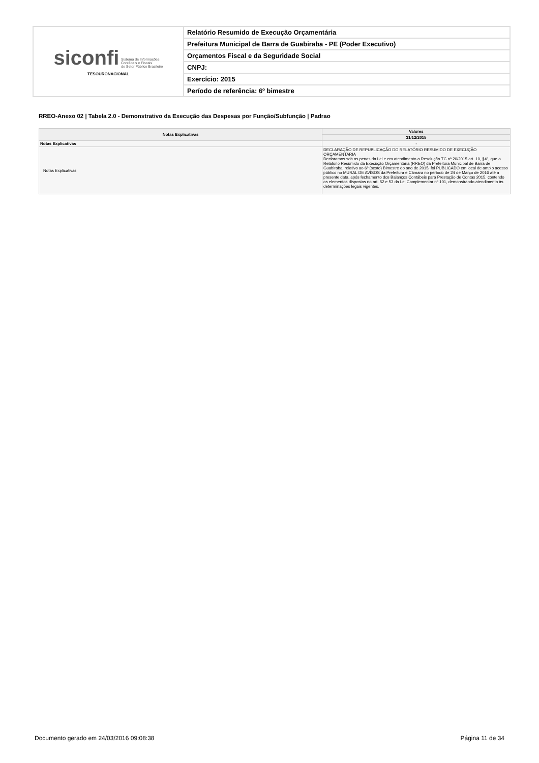| siconfi Sistema de Informações Contábeis e Fiscais do Setor Público Brasileiro TESOURONACIONAL | Relatório Resumido de Execução Orçamentária |
| | Prefeitura Municipal de Barra de Guabiraba - PE (Poder Executivo) |
| | Orçamentos Fiscal e da Seguridade Social |
| | CNPJ: |
| | Exercício: 2015 |
| | Período de referência: 6º bimestre |
RREO-Anexo 02 | Tabela 2.0 - Demonstrativo da Execução das Despesas por Função/Subfunção | Padrao
| Notas Explicativas | Valores |
| --- | --- |
| | 31/12/2015 |
| Notas Explicativas | - |
| Notas Explicativas | DECLARAÇÃO DE REPUBLICAÇÃO DO RELATÓRIO RESUMIDO DE EXECUÇÃO ORÇAMENTARIA Declaramos sob as penas da Lei e em atendimento a Resolução TC nº 20/2015 art. 10, §4º, que o Relatório Resumido da Execução Orçamentária (RREO) da Prefeitura Municipal de Barra de Guabiraba, relativo ao 6º (sexto) Bimestre do ano de 2015, foi PUBLICADO em local de amplo acesso público no MURAL DE AVISOS da Prefeitura e Câmara no período de 24 de Março de 2016 até a presente data, após fechamento dos Balanços Contábeis para Prestação de Contas 2015, contendo os elementos dispostos no art. 52 e 53 da Lei Complementar nº 101, demonstrando atendimento às determinações legais vigentes. |
Documento gerado em 24/03/2016 09:08:38 Página 11 de 34